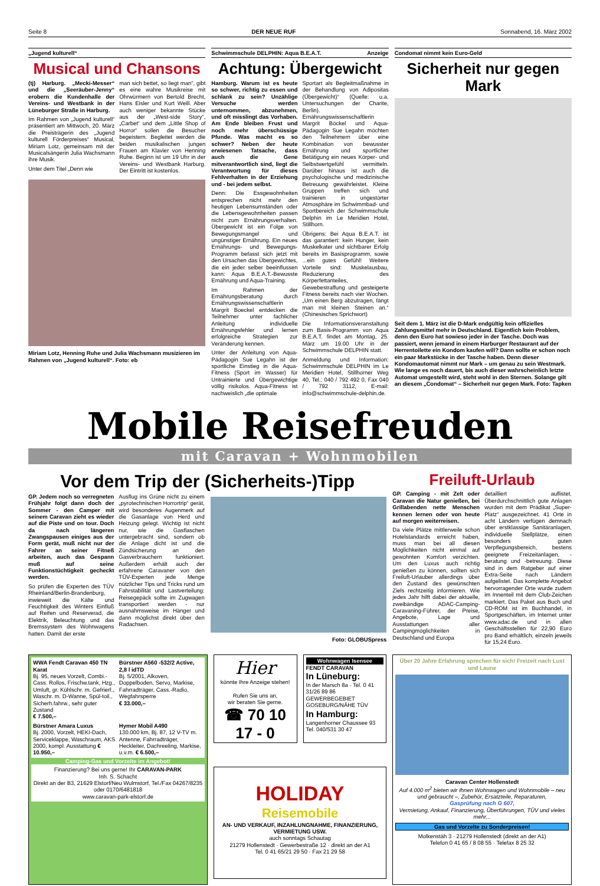Seite 8 DER NEUE RUF Sonnabend, 16. März 2002
„Jugend kulturell“
Musical und Chansons
(tj) Harburg. „Mecki-Messer“ und die „Seeräuber-Jenny“ erobern die Kundenhalle der Vereins- und Westbank in der Lüneburger Straße in Harburg.
Im Rahmen von „Jugend kulturell“ präsentiert am Mittwoch, 20. März die Preisträgerin des „Jugend kulturell Förderpreises“ Musical, Miriam Lotz, gemeinsam mit der Musicalsängerin Julia Wachsmann ihre Musik.
Unter dem Titel „Denn wie
man sich bettet, so liegt man“, gibt es eine wahre Musikreise mit Ohrwürmern von Bertold Brecht, Hans Eisler und Kurt Weill. Aber auch weniger bekannte Stücke aus der „West-side Story“, „Carbet“ und dem „Little Shop of Horror“ sollen die Besucher begeistern. Begleitet werden die beiden musikalischen jungen Frauen am Klavier von Henning Ruhe. Beginn ist um 19 Uhr in der Vereins- und Westbank Harburg. Der Eintritt ist kostenlos.
Miriam Lotz, Henning Ruhe und Julia Wachsmann musizieren im Rahmen von „Jugend kulturell“. Foto: eb
Schwimmschule DELPHIN: Aqua B.E.A.T. Anzeige
Achtung: Übergewicht
Hamburg. Warum ist es heute so schwer, richtig zu essen und schlank zu sein? Unzählige Versuche werden unternommen, abzunehmen, und oft misslingt das Vorhaben. Am Ende bleiben Frust und noch mehr überschüssige Pfunde. Was macht es so schwer? Neben der heute erwiesenen Tatsache, dass auch die Gene mitverantwortlich sind, liegt die Verantwortung für dieses Fehlverhalten in der Erziehung und - bei jedem selbst.
Denn: Die Essgewohnheiten entsprechen nicht mehr den heutigen Lebensumständen oder die Lebensgewohnheiten passen nicht zum Ernährungsverhalten. Übergewicht ist ein Folge von Bewegungsmangel und ungünstiger Ernährung. Ein neues Ernährungs- und Bewegungs-Programm befasst sich jetzt mit den Ursachen das Übergewichtes, die ein jeder selber beeinflussen kann: Aqua B.E.A.T.-Bewusste Ernährung und Aqua-Training.
Im Rahmen der Ernährungsberatung durch Ernährungswissenschaftlerin Margrit Boeckel entdecken die Teilnehmer unter fachlicher Anleitung individuelle Ernährungsfehler und lernen erfolgreiche Strategien zur Veränderung kennen.
Unter der Anleitung von Aqua-Pädagogin Sue Legahn ist der sportliche Einstieg in die Aqua-Fitness (Sport im Wasser) für Untrainierte und Übergewichtige völlig risikolos. Aqua-Fitness ist nachweislich „die optimale
Sportart als Begleitmaßnahme in der Behandlung von Adipositas (Übergewicht)“ (Quelle: u.a. Untersuchungen der Charite, Berlin). Ernährungswissenschaftlerin Margrit Böckel und Aqua-Pädagogin Sue Legahn möchten den Teilnehmern über eine Kombination von bewusster Ernährung und sportlicher Betätigung ein neues Körper- und Selbstwertgefühl vermitteln. Darüber hinaus ist auch die psychologische und medizinische Betreuung gewährleistet. Kleine Gruppen treffen sich und trainieren in ungestörter Atmosphäre im Schwimmbad- und Sportbereich der Schwimmschule Delphin im Le Meridien Hotel, Stillhorn.
Übrigens: Bei Aqua B.E.A.T. ist das garantiert: kein Hunger, kein Muskelkater und sichtbarer Erfolg bereits im Basisprogramm, sowie ...ein gutes Gefühl! Weitere Vorteile sind: Muskelausbau, Reduzierung des Körperfettanteiles, Gewebestraffung und gesteigerte Fitness bereits nach vier Wochen. „Um einen Berg abzutragen, fängt man mit kleinen Steinen an.“ (Chinesisches Sprichwort)
Die Informationsveranstaltung zum Basis-Programm von Aqua B.E.A.T. findet am Montag, 25. März um 19.00 Uhr in der Schwimmschule DELPHIN statt.
Anmeldung und Information: Schwimmschule DELPHIN im Le Meridien Hotel, Stillhorner Weg 40, Tel.: 040 / 792 492 0, Fax 040 / 792 3112, E-mail: info@schwimmschule-delphin.de.
Condomat nimmt kein Euro-Geld
Sicherheit nur gegen Mark
Seit dem 1. März ist die D-Mark endgültig kein offizielles Zahlungsmittel mehr in Deutschland. Eigentlich kein Problem, denn den Euro hat sowieso jeder in der Tasche. Doch was passiert, wenn jemand in einem Harburger Restaurant auf der Herrentoilette ein Kondom kaufen will? Dann sollte er schon noch ein paar Markstücke in der Tasche haben. Denn dieser Kondomautomat nimmt nur Mark – um genau zu sein Westmark. Wie lange es noch dauert, bis auch dieser wahrscheinlich letzte Automat umgestellt wird, steht wohl in den Sternen. Solange gilt an diesem „Condomat“ – Sicherheit nur gegen Mark. Foto: Tapken
Mobile Reisefreuden
mit Caravan + Wohnmobilen
Vor dem Trip der (Sicherheits-)Tipp
GP. Jedem noch so verregneten Frühjahr folgt dann doch der Sommer - den Camper mit seinem Caravan zieht es wieder auf die Piste und on tour. Doch da nach längeren Zwangspausen einiges aus der Form gerät, muß nicht nur der Fahrer an seiner Fitneß arbeiten, auch das Gespann muß auf seine Funktionstüchtigkeit gecheckt werden.
So prüfen die Experten des TÜV Rheinland/Berlin-Brandenburg, inwieweit die Kälte und Feuchtigkeit des Winters Einfluß auf Reifen und Reserverad, die Elektrik, Beleuchtung und das Bremssystem des Wohnwagens hatten. Damit der erste
Ausflug ins Grüne nicht zu einem „pyrotechnischen Horrortrip“ gerät, wird besonderes Augenmerk auf die Gasanlage von Herd und Heizung gelegt. Wichtig ist nicht nur, wie die Gasflaschen untergebracht sind, sondern ob die Anlage dicht ist und die Zündsicherung an den Gasverbrauchern funktioniert. Außerdem erhält auch der erfahrene Caravaner von den TÜV-Experten jede Menge nützlicher Tips und Tricks rund um Fahrstabilität und Lastverteilung: Reisegepäck sollte im Zugwagen transportiert werden - nur ausnahmsweise im Hänger und dann möglichst direkt über den Radachsen.
Foto: GLOBUSpress
Freiluft-Urlaub
GP. Camping - mit Zelt oder Caravan die Natur genießen, bei Grillabenden nette Menschen kennen lernen oder von heute auf morgen weiterreisen.
Da viele Plätze mittlerweile schon Hotelstandards erreicht haben, muss man bei all diesen Möglichkeiten nicht einmal auf gewohnten Komfort verzichten. Um den Luxus auch richtig genießen zu können, sollten sich Freiluft-Urlauber allerdings über den Zustand des gewünschten Ziels rechtzeitig informieren. Wie jedes Jahr hilft dabei der aktuelle, zweibändige ADAC-Camping-Caravaning-Führer, der Preise, Angebote, Lage und Ausstattungen aller Campingmöglichkeiten in Deutschland und Europa
detailliert auflistet. Überdurchschnittlich gute Anlagen wurden mit dem Prädikat „Super-Platz“ ausgezeichnet. 41 Orte in acht Ländern verfügen demnach über erstklassige Sanitäranlagen, individuelle Stellplätze, einen besonders guten Verpflegungsbereich, bestens geeignete Freizeitanlagen, -beratung und -betreuung. Diese sind in dem Ratgeber auf einer Extra-Seite nach Ländern aufgelistet. Das komplette Angebot hervorragender Orte wurde zudem im Innenteil mit dem Club-Zeichen markiert. Das Paket aus Buch und CD-ROM ist im Buchhandel, in Sportgeschäften, im Internet unter www.adac.de und in allen Geschäftsstellen für 22,90 Euro pro Band erhältlich, einzeln jeweils für 15,24 Euro.
WWA Fendt Caravan 450 TN Karat
Bj. 95, neues Vorzelt, Combi.-Cass. Rollos, Frischw.tank, Hzg., Umluft, gr. Kühlschr. m. Gefrierf., Waschr. m. D-Wanne, Spül-toil., Sicherh.fahrw., sehr guter Zustand
€ 7.500,–
Bürstner A560 -532/2 Active, 2,8 l idTD
Bj. 5/2001, Alkoven, Doppelboden, Servo, Markise, Fahrradträger, Cass.-Radio, Wegfahrsperre
€ 33.000,–
Bürstner Amara Luxus
Bj. 2000, Vorzelt, HEKI-Dach, Serviceklappe, Waschraum, AKS 2000, kompl. Ausstattung € 10.950,–
Hymer Mobil A490
130.000 km, Bj. 87, 12 V-TV m. Antenne, Fahrradträger, Heckleiter, Dachreeling, Markise, u.v.m. € 6.500,–
Camping-Gas und Vorzelte im Angebot!
Finanzierung? Bei uns gerne! Ihr CARAVAN-PARK
Inh. S. Schacht
Direkt an der B3, 21629 Elstorf/Neu Wulmstorf, Tel./Fax 04267/8235 oder 0170/6481818
www.caravan-park-elstorf.de
Hier
könnte Ihre Anzeige stehen!
Rufen Sie uns an,
wir beraten Sie gerne.
☎ 70 10 17 - 0
Wohnwagen Isensee
FENDT CARAVAN
In Lüneburg:
In der Marsch 8a · Tel. 0 41 31/26 89 86 GEWERBEGEBIET GOSEBURG/NÄHE TÜV
In Hamburg:
Langenhorner Chaussee 93 Tel. 040/531 30 47
HOLIDAY
Reisemobile
AN- UND VERKAUF, INZAHLUNGNAHME, FINANZIERUNG, VERMIETUNG USW.
auch sonntags Schautag
21279 Hollenstedt · Gewerbestraße 12 · direkt an der A1
Tel. 0 41 65/21 29 50 · Fax 21 29 58
Über 20 Jahre Erfahrung sprechen für sich! Freizeit nach Lust und Laune
Caravan Center Hollenstedt
Auf 4.000 m<sup>2</sup> bieten wir Ihnen Wohnwagen und Wohnmobile – neu und gebraucht –, Zubehör, Ersatzteile, Reparaturen,
Gasprüfung nach G 607,
Vermietung, Ankauf, Finanzierung, Überführungen, TÜV und vieles mehr...
Gas und Vorzelte zu Sonderpreisen!
Molkenstäh 3 · 21279 Hollenstedt (direkt an der A1)
Telefon 0 41 65 / 8 08 55 · Telefax 8 25 32